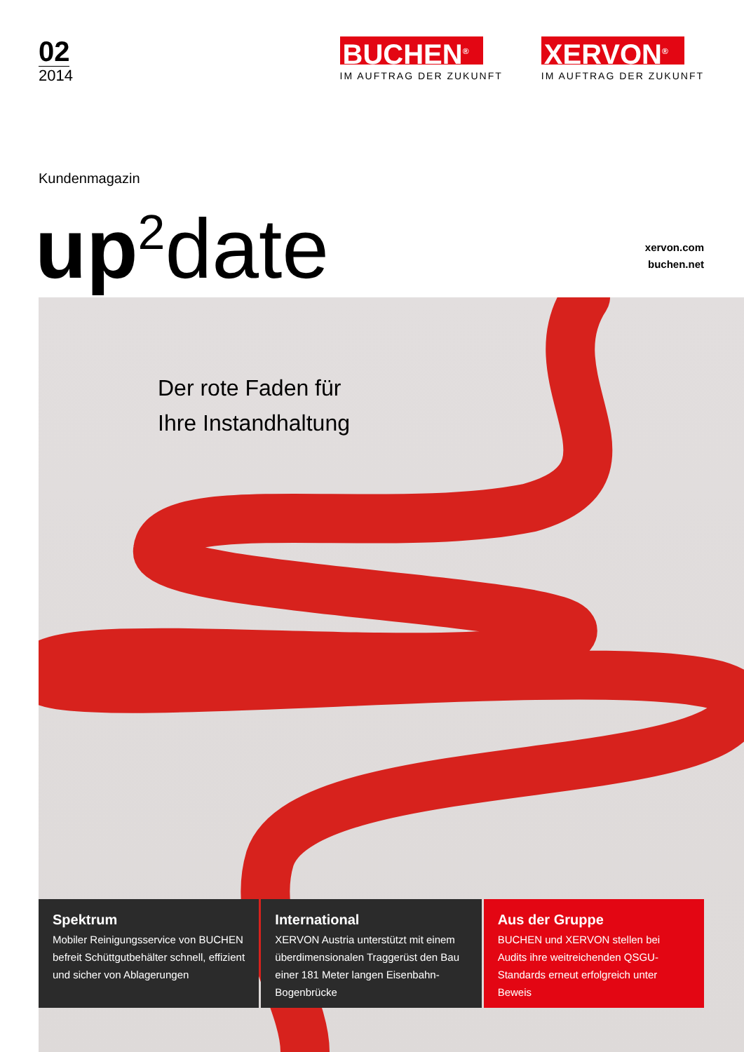02
2014
BUCHEN<sup>®</sup>
IM AUFTRAG DER ZUKUNFT
XERVON<sup>®</sup>
IM AUFTRAG DER ZUKUNFT
Kundenmagazin
up<sup>2</sup>date
xervon.com
buchen.net
Der rote Faden für
Ihre Instandhaltung
Spektrum
Mobiler Reinigungsservice von BUCHEN befreit Schüttgutbehälter schnell, effizient und sicher von Ablagerungen
International
XERVON Austria unterstützt mit einem überdimensionalen Traggerüst den Bau einer 181 Meter langen Eisenbahn-Bogenbrücke
Aus der Gruppe
BUCHEN und XERVON stellen bei Audits ihre weitreichenden QSGU-Standards erneut erfolgreich unter Beweis